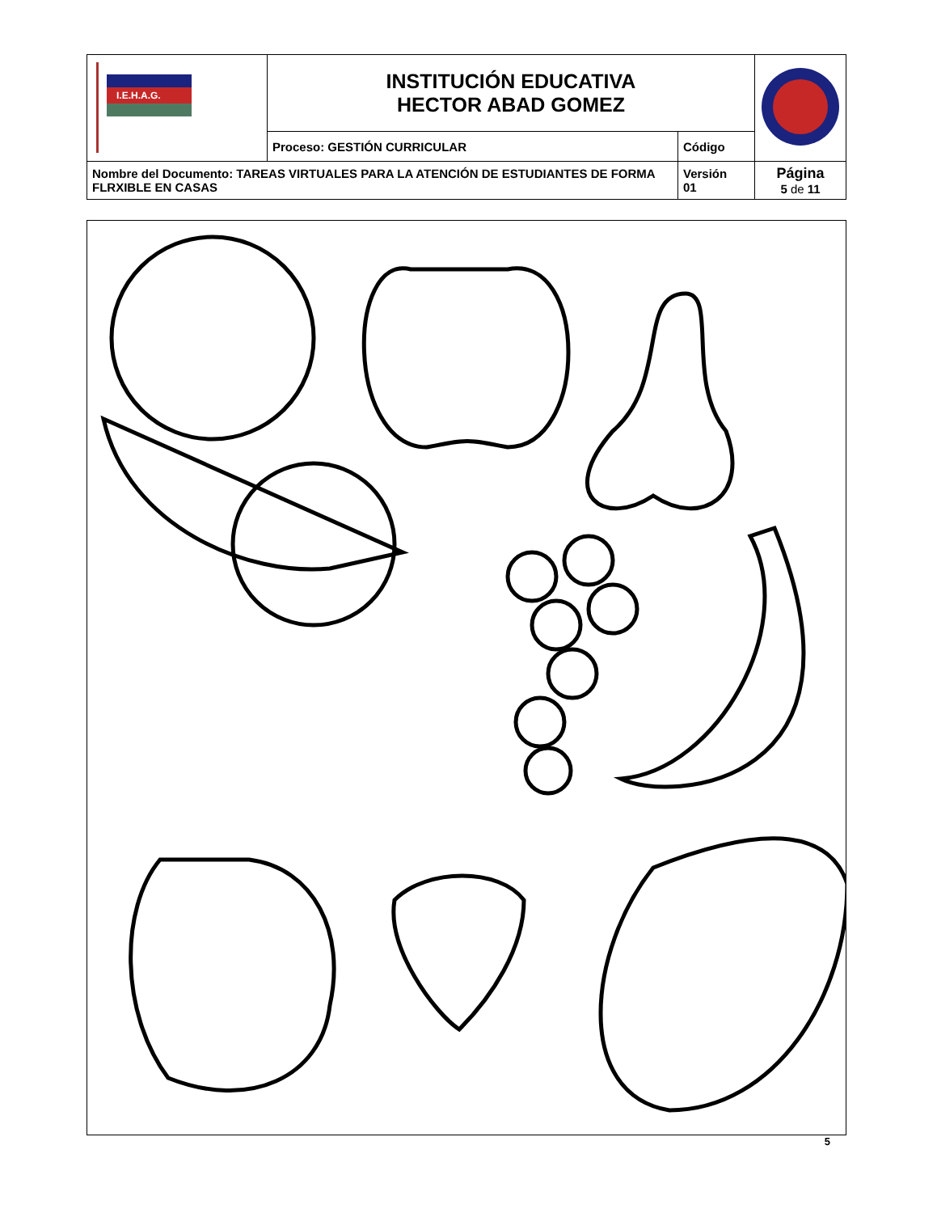| I.E.H.A.G. | INSTITUCIÓN EDUCATIVA HECTOR ABAD GOMEZ | | |
| | Proceso: GESTIÓN CURRICULAR | Código | |
| Nombre del Documento: TAREAS VIRTUALES PARA LA ATENCIÓN DE ESTUDIANTES DE FORMA FLRXIBLE EN CASAS | | Versión 01 | Página 5 de 11 |
5